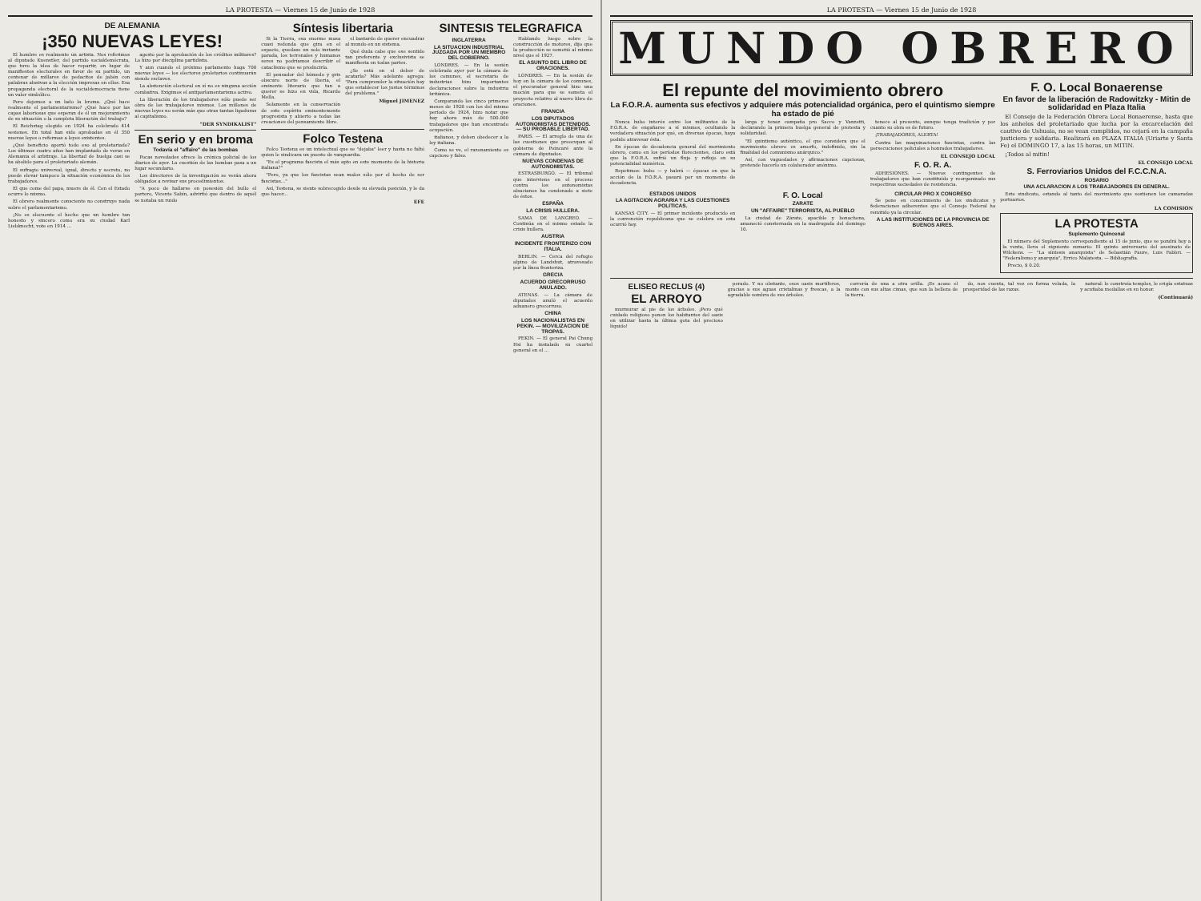LA PROTESTA — Viernes 15 de Junio de 1928
DE ALEMANIA
¡350 NUEVAS LEYES!
El hombre es realmente un artista. Nos referimos al diputado Kuenstler, del partido socialdemócrata, que tuvo la idea de hacer repartir, en lugar de manifiestos electorales en favor de su partido, un centenar de millares de pedacitos de jabón con palabras alusivas a la elección impresas en ellos. Esa propaganda electoral de la socialdemocracia tiene un valor simbólico.
Pero dejemos a un lado la broma. ¿Qué hace realmente el parlamentarismo? ¿Qué hace por las capas laboriosas que esperan de él un mejoramiento de su situación o la completa liberación del trabajo?
El Reichstag elegido en 1924 ha celebrado 414 sesiones. En total han sido aprobadas en él 350 nuevas leyes o reformas a leyes existentes.
¿Qué beneficio aportó todo eso al proletariado? Los últimos cuatro años han implantado de veras en Alemania el arbitraje. La libertad de huelga casi se ha abolido para el proletariado alemán.
El sufragio universal, igual, directo y secreto, no puede elevar tampoco la situación económica de los trabajadores.
El que come del papa, muere de él. Con el Estado ocurre lo mismo.
El obrero realmente consciente no construye nada sobre el parlamentarismo.
¡No es elocuente el hecho que un hombre tan honesto y sincero como era su ciudad Karl Liebknecht, vote en 1914 ...
agosto por la aprobación de los créditos militares? Lo hizo por disciplina partidista.
Y aun cuando el próximo parlamento haga 700 nuevas leyes — los electores proletarios continuarán siendo esclavos.
La abstención electoral en sí no es ninguna acción combativa. Exigimos el antiparlamentarismo activo.
La liberación de los trabajadores sólo puede ser obra de los trabajadores mismos. Los millones de nuevas leyes no serán más que otras tantas ligaduras al capitalismo.
"DER SYNDIKALIST"
En serio y en broma
Todavía el "affaire" de las bombas
Pocas novedades ofrece la crónica policial de los diarios de ayer. La cuestión de las bombas pasa a un lugar secundario.
Los directores de la investigación se verán ahora obligados a revisar sus procedimientos.
"A poco de hallarse en posesión del bullo el portero, Vicente Sabín, advirtió que dentro de aquél se notaba un ruido
Síntesis libertaria
Si la Tierra, esa enorme masa cuasi redonda que gira en el espacio, quedase un solo instante parada, los terrenales y humanos seres no podríamos describir el cataclismo que se produciría.
El pensador del húmedo y gris obscuro norte de Iberia, el eminente literario que tan a querer se hizo en vida, Ricardo Mella.
Solamente en la conservación de este espíritu eminentemente progresista y abierto a todas las creaciones del pensamiento libre.
el bastardo de querer encuadrar al mundo en un sistema.
Qué duda cabe que ese sentido tan preferente y exclusivista se manifiesta en todas partes.
¿Se está en el deber de acatarla? Más adelante agrega: "Para comprender la situación hay que establecer los justos términos del problema."
Miguel JIMENEZ
Folco Testena
Folco Testena es un intelectual que se "dejaba" leer y hasta no faltó quien le sindicara un puesto de vanguardia.
"Es el programa fascista el más apto en este momento de la historia italiana?"
"Pero, ya que los fascistas sean malos sólo por el hecho de ser fascistas..."
Así, Testena, se siente sobrecogido desde su elevada posición, y le da que hacer...
EFE
SINTESIS TELEGRAFICA
INGLATERRA
LA SITUACION INDUSTRIAL JUZGADA POR UN MIEMBRO DEL GOBIERNO.
LONDRES. — En la sesión celebrada ayer por la cámara de los comunes, el secretario de industrias hizo importantes declaraciones sobre la industria británica.
Comparando los cinco primeros meses de 1928 con los del mismo período de 1924, hizo notar que hay ahora más de 500.000 trabajadores que han encontrado ocupación.
italianos, y deben obedecer a la ley italiana.
Como se ve, el razonamiento es capcioso y falso.
Hablando luego sobre la construcción de motores, dijo que la producción se sometió al mismo nivel que el 1927.
EL ASUNTO DEL LIBRO DE ORACIONES.
LONDRES. — En la sesión de hoy en la cámara de los comunes, el procurador general hizo una moción para que se someta el proyecto relativo al nuevo libro de oraciones.
FRANCIA
LOS DIPUTADOS AUTONOMISTAS DETENIDOS. — SU PROBABLE LIBERTAD.
PARIS. — El arreglo de una de las cuestiones que preocupan al gobierno de Poincaré ante la cámara de diputados.
NUEVAS CONDENAS DE AUTONOMISTAS.
ESTRASBURGO. — El tribunal que interviene en el proceso contra los autonomistas alsacianos ha condenado a siete de éstos.
ESPAÑA
LA CRISIS HULLERA.
SAMA DE LANGREO. — Continúa en el mismo estado la crisis hullera.
AUSTRIA
INCIDENTE FRONTERIZO CON ITALIA.
BERLIN. — Cerca del refugio alpino de Landshut, atravesado por la línea fronteriza.
GRECIA
ACUERDO GRECORRUSO ANULADO.
ATENAS. — La cámara de diputados anuló el acuerdo aduanero grecorruso.
CHINA
LOS NACIONALISTAS EN PEKIN. — MOVILIZACION DE TROPAS.
PEKIN. — El general Pai Chung Hsi ha instalado su cuartel general en el ...
LA PROTESTA — Viernes 15 de Junio de 1928
MUNDO OBRERO
El repunte del movimiento obrero
La F.O.R.A. aumenta sus efectivos y adquiere más potencialidad orgánica, pero el quintismo siempre ha estado de pié
Nunca hubo interés entre los militantes de la F.O.R.A. de engañarse a sí mismos, ocultando la verdadera situación por qué, en diversas épocas, haya podido atravesar ésta.
En épocas de decadencia general del movimiento obrero, como en los períodos florecientes, claro está que la F.O.R.A. sufrió un flujo y reflujo en su potencialidad numérica.
Repetimos: hubo — y habrá — épocas en que la acción de la F.O.R.A. pasará por un momento de decadencia.
larga y tenaz campaña pro Sacco y Vanzetti, declarando la primera huelga general de protesta y solidaridad.
"El quintismo auténtico, el que considera que el movimiento obrero es amorfo, indefinido, sin la finalidad del comunismo anárquico."
Así, con vaguedades y afirmaciones capciosas, pretende hacerlo un colaborador anónimo.
tenece al presente, aunque tenga tradición y por cuanto su obra es de futuro.
¡TRABAJADORES, ALERTA!
Contra las maquinaciones fascistas, contra las persecuciones policiales a honrados trabajadores.
EL CONSEJO LOCAL
F. O. R. A.
ADHESIONES. — Nuevos contingentes de trabajadores que han constituído y reorganizado sus respectivas sociedades de resistencia.
ESTADOS UNIDOS
LA AGITACION AGRARIA Y LAS CUESTIONES POLITICAS.
KANSAS CITY. — El primer incidente producido en la convención republicana que se celebra en esta ocurrió hoy.
F. O. Local
ZARATE
UN "AFFAIRE" TERRORISTA, AL PUEBLO
La ciudad de Zárate, apacible y bonachona, amaneció consternada en la madrugada del domingo 10.
CIRCULAR PRO X CONGRESO
Se pone en conocimiento de los sindicatos y federaciones adherentes que el Consejo Federal ha remitido ya la circular.
A LAS INSTITUCIONES DE LA PROVINCIA DE BUENOS AIRES.
F. O. Local Bonaerense
En favor de la liberación de Radowitzky - Mitin de solidaridad en Plaza Italia
El Consejo de la Federación Obrera Local Bonaerense, hasta que los anhelos del proletariado que lucha por la excarcelación del cautivo de Ushuaia, no se vean cumplidos, no cejará en la campaña justiciera y solidaria. Realizará en PLAZA ITALIA (Uriarte y Santa Fe) el DOMINGO 17, a las 15 horas, un MITIN.
¡Todos al mitin!
EL CONSEJO LOCAL
S. Ferroviarios Unidos del F.C.C.N.A.
ROSARIO
UNA ACLARACION A LOS TRABAJADORES EN GENERAL.
Este sindicato, estando al tanto del movimiento que sostienen los camaradas portuarios.
LA COMISION
LA PROTESTA
Suplemento Quincenal
El número del Suplemento correspondiente al 15 de junio, que se pondrá hoy a la venta, lleva el siguiente sumario: El quinto aniversario del asesinato de Wilckens. — "La síntesis anarquista" de Sebastián Faure, Luis Fabbri. — "Federalismo y anarquía", Errico Malatesta. — Bibliografía.
Precio, $ 0.20.
ELISEO RECLUS (4)
EL ARROYO
murmurar al pie de los árboles. ¡Pero qué cuidado religioso ponen los habitantes del oasis en utilizar hasta la última gota del precioso líquido!
perado. Y no obstante, esos oasis mortíferos, gracias a sus aguas cristalinas y frescas, a la agradable sombra de sus árboles.
correría de una a otra orilla. ¡Es acaso el monte con sus altas cimas, que son la belleza de la tierra.
do, nos cuenta, tal vez en forma velada, la prosperidad de las razas.
natural: le construía templos, le erigía estatuas y acuñaba medallas en su honor.
(Continuará)